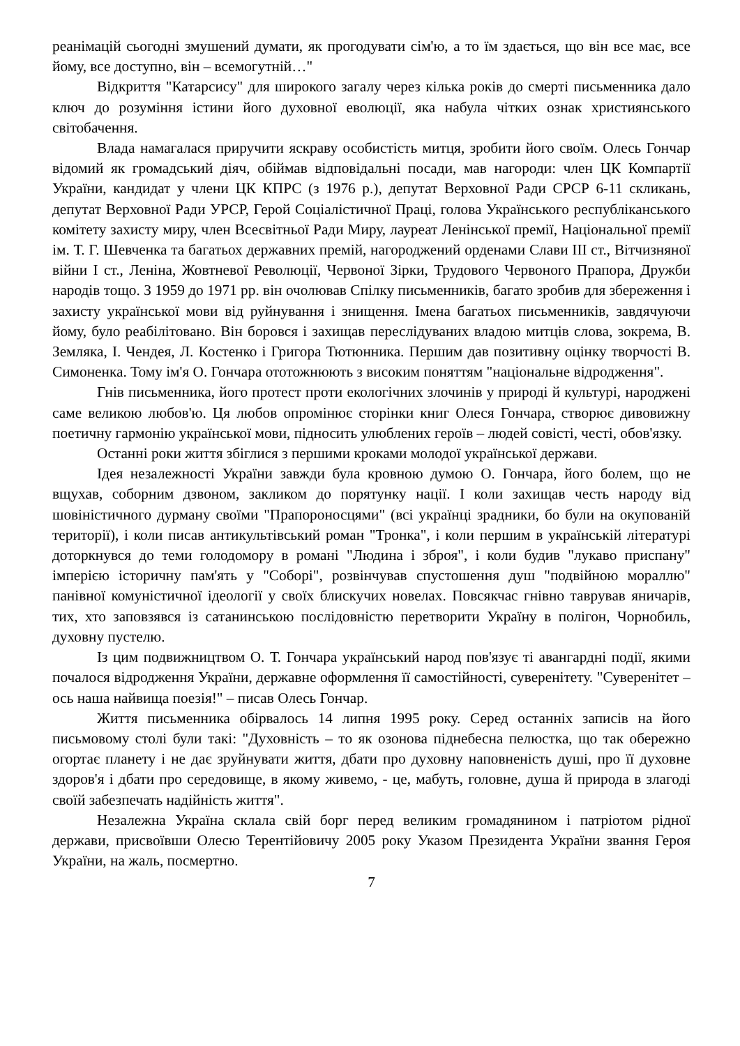реанімацій сьогодні змушений думати, як прогодувати сім'ю, а то їм здається, що він все має, все йому, все доступно, він – всемогутній…"
Відкриття "Катарсису" для широкого загалу через кілька років до смерті письменника дало ключ до розуміння істини його духовної еволюції, яка набула чітких ознак християнського світобачення.
Влада намагалася приручити яскраву особистість митця, зробити його своїм. Олесь Гончар відомий як громадський діяч, обіймав відповідальні посади, мав нагороди: член ЦК Компартії України, кандидат у члени ЦК КПРС (з 1976 р.), депутат Верховної Ради СРСР 6-11 скликань, депутат Верховної Ради УРСР, Герой Соціалістичної Праці, голова Українського республіканського комітету захисту миру, член Всесвітньої Ради Миру, лауреат Ленінської премії, Національної премії ім. Т. Г. Шевченка та багатьох державних премій, нагороджений орденами Слави ІІІ ст., Вітчизняної війни І ст., Леніна, Жовтневої Революції, Червоної Зірки, Трудового Червоного Прапора, Дружби народів тощо. З 1959 до 1971 рр. він очолював Спілку письменників, багато зробив для збереження і захисту української мови від руйнування і знищення. Імена багатьох письменників, завдячуючи йому, було реабілітовано. Він боровся і захищав переслідуваних владою митців слова, зокрема, В. Земляка, І. Чендея, Л. Костенко і Григора Тютюнника. Першим дав позитивну оцінку творчості В. Симоненка. Тому ім'я О. Гончара ототожнюють з високим поняттям "національне відродження".
Гнів письменника, його протест проти екологічних злочинів у природі й культурі, народжені саме великою любов'ю. Ця любов опромінює сторінки книг Олеся Гончара, створює дивовижну поетичну гармонію української мови, підносить улюблених героїв – людей совісті, честі, обов'язку.
Останні роки життя збіглися з першими кроками молодої української держави.
Ідея незалежності України завжди була кровною думою О. Гончара, його болем, що не вщухав, соборним дзвоном, закликом до порятунку нації. І коли захищав честь народу від шовіністичного дурману своїми "Прапороносцями" (всі українці зрадники, бо були на окупованій території), і коли писав антикультівський роман "Тронка", і коли першим в українській літературі доторкнувся до теми голодомору в романі "Людина і зброя", і коли будив "лукаво приспану" імперією історичну пам'ять у "Соборі", розвінчував спустошення душ "подвійною мораллю" панівної комуністичної ідеології у своїх блискучих новелах. Повсякчас гнівно таврував яничарів, тих, хто заповзявся із сатанинською послідовністю перетворити Україну в полігон, Чорнобиль, духовну пустелю.
Із цим подвижництвом О. Т. Гончара український народ пов'язує ті авангардні події, якими почалося відродження України, державне оформлення її самостійності, суверенітету. "Суверенітет – ось наша найвища поезія!" – писав Олесь Гончар.
Життя письменника обірвалось 14 липня 1995 року. Серед останніх записів на його письмовому столі були такі: "Духовність – то як озонова піднебесна пелюстка, що так обережно огортає планету і не дає зруйнувати життя, дбати про духовну наповненість душі, про її духовне здоров'я і дбати про середовище, в якому живемо, - це, мабуть, головне, душа й природа в злагоді своїй забезпечать надійність життя".
Незалежна Україна склала свій борг перед великим громадянином і патріотом рідної держави, присвоївши Олесю Терентійовичу 2005 року Указом Президента України звання Героя України, на жаль, посмертно.
7